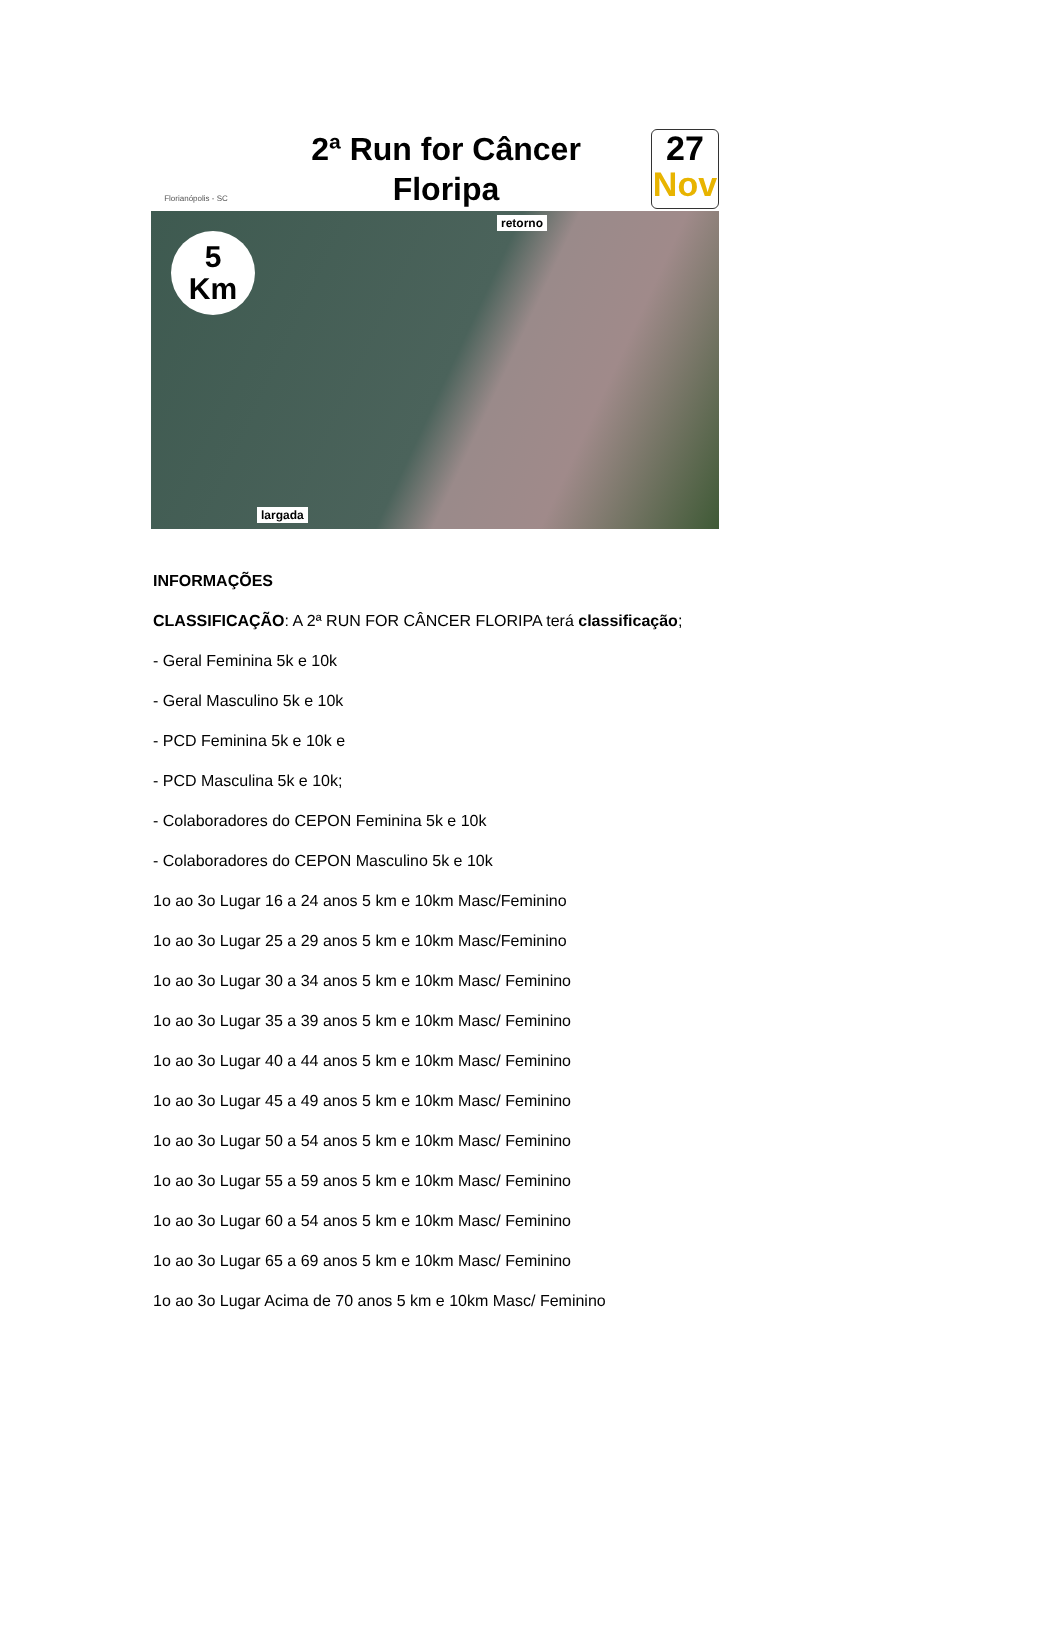Florianópolis - SC
2ª Run for Câncer
Floripa
27
Nov
5
Km
retorno
largada
INFORMAÇÕES
CLASSIFICAÇÃO: A 2ª RUN FOR CÂNCER FLORIPA terá classificação;
- Geral Feminina 5k e 10k
- Geral Masculino 5k e 10k
- PCD Feminina 5k e 10k e
- PCD Masculina 5k e 10k;
- Colaboradores do CEPON Feminina 5k e 10k
- Colaboradores do CEPON Masculino 5k e 10k
1o ao 3o Lugar 16 a 24 anos 5 km e 10km Masc/Feminino
1o ao 3o Lugar 25 a 29 anos 5 km e 10km Masc/Feminino
1o ao 3o Lugar 30 a 34 anos 5 km e 10km Masc/ Feminino
1o ao 3o Lugar 35 a 39 anos 5 km e 10km Masc/ Feminino
1o ao 3o Lugar 40 a 44 anos 5 km e 10km Masc/ Feminino
1o ao 3o Lugar 45 a 49 anos 5 km e 10km Masc/ Feminino
1o ao 3o Lugar 50 a 54 anos 5 km e 10km Masc/ Feminino
1o ao 3o Lugar 55 a 59 anos 5 km e 10km Masc/ Feminino
1o ao 3o Lugar 60 a 54 anos 5 km e 10km Masc/ Feminino
1o ao 3o Lugar 65 a 69 anos 5 km e 10km Masc/ Feminino
1o ao 3o Lugar Acima de 70 anos 5 km e 10km Masc/ Feminino